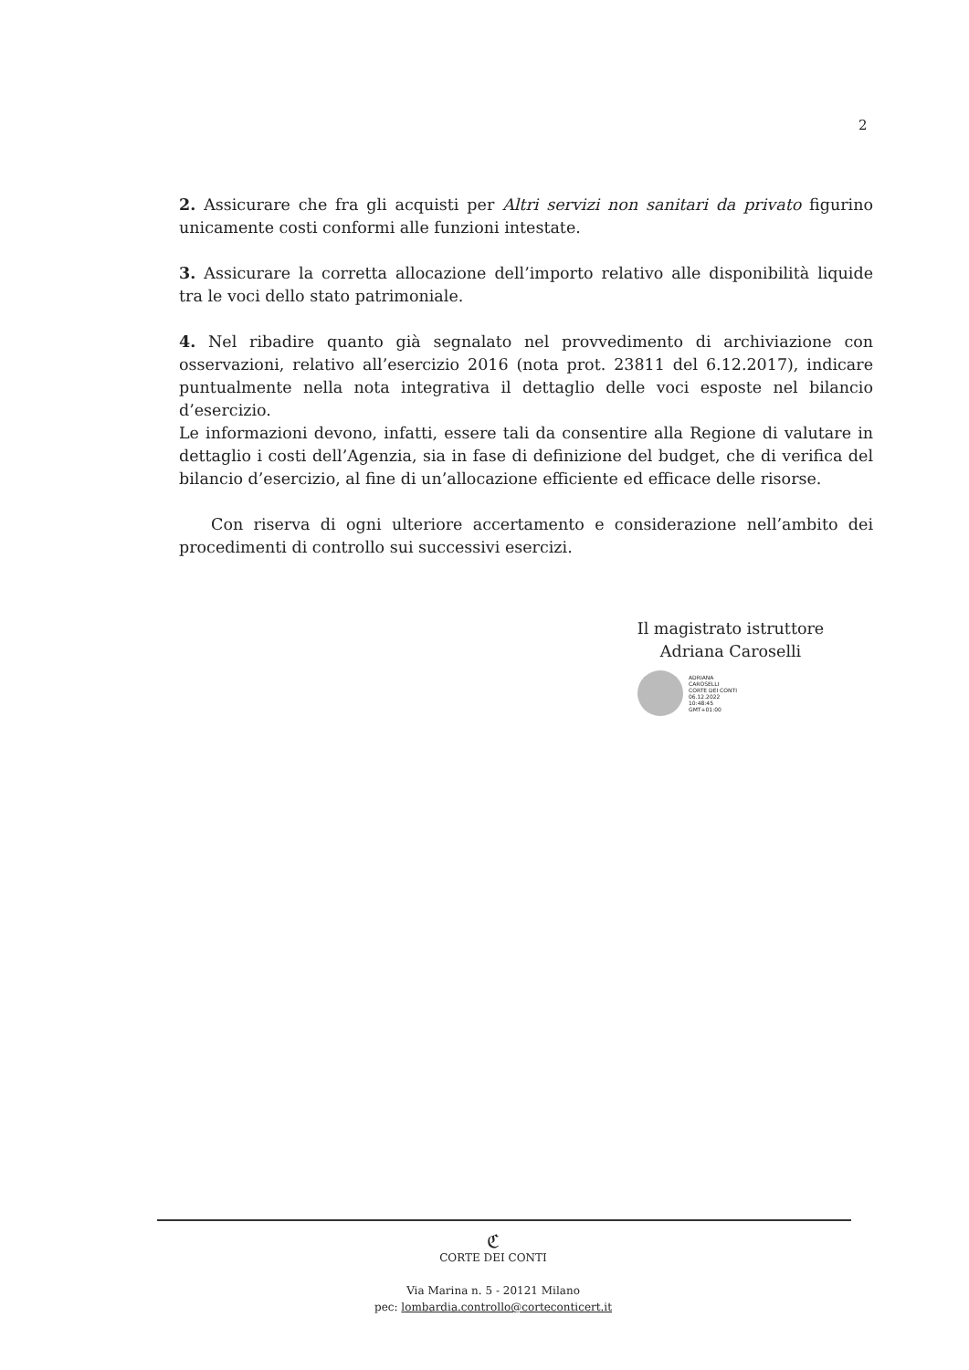2
2. Assicurare che fra gli acquisti per Altri servizi non sanitari da privato figurino unicamente costi conformi alle funzioni intestate.
3. Assicurare la corretta allocazione dell’importo relativo alle disponibilità liquide tra le voci dello stato patrimoniale.
4. Nel ribadire quanto già segnalato nel provvedimento di archiviazione con osservazioni, relativo all’esercizio 2016 (nota prot. 23811 del 6.12.2017), indicare puntualmente nella nota integrativa il dettaglio delle voci esposte nel bilancio d’esercizio.
Le informazioni devono, infatti, essere tali da consentire alla Regione di valutare in dettaglio i costi dell’Agenzia, sia in fase di definizione del budget, che di verifica del bilancio d’esercizio, al fine di un’allocazione efficiente ed efficace delle risorse.
Con riserva di ogni ulteriore accertamento e considerazione nell’ambito dei procedimenti di controllo sui successivi esercizi.
Il magistrato istruttore
Adriana Caroselli
ADRIANA
CAROSELLI
CORTE DEI CONTI
06.12.2022
10:48:45
GMT+01:00
ℭ
CORTE DEI CONTI
Via Marina n. 5 - 20121 Milano
pec: lombardia.controllo@corteconticert.it